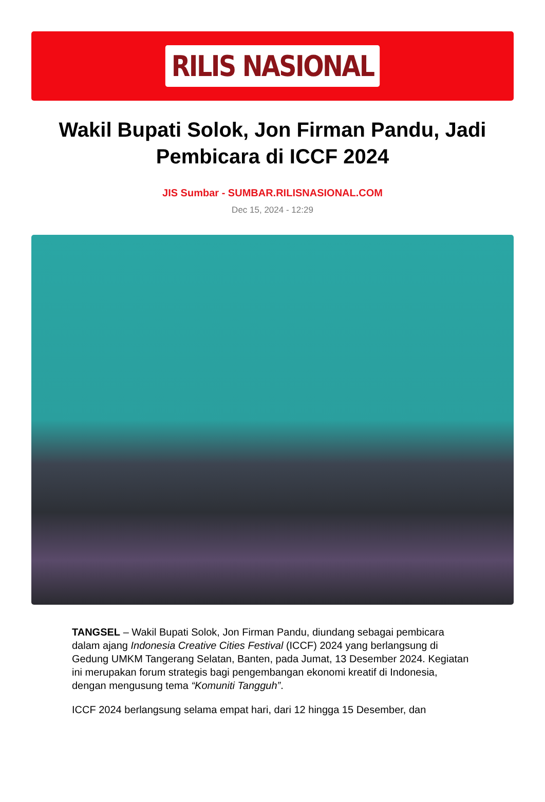RILIS NASIONAL
Wakil Bupati Solok, Jon Firman Pandu, Jadi Pembicara di ICCF 2024
JIS Sumbar - SUMBAR.RILISNASIONAL.COM
Dec 15, 2024 - 12:29
TANGSEL – Wakil Bupati Solok, Jon Firman Pandu, diundang sebagai pembicara dalam ajang Indonesia Creative Cities Festival (ICCF) 2024 yang berlangsung di Gedung UMKM Tangerang Selatan, Banten, pada Jumat, 13 Desember 2024. Kegiatan ini merupakan forum strategis bagi pengembangan ekonomi kreatif di Indonesia, dengan mengusung tema “Komuniti Tangguh”.
ICCF 2024 berlangsung selama empat hari, dari 12 hingga 15 Desember, dan